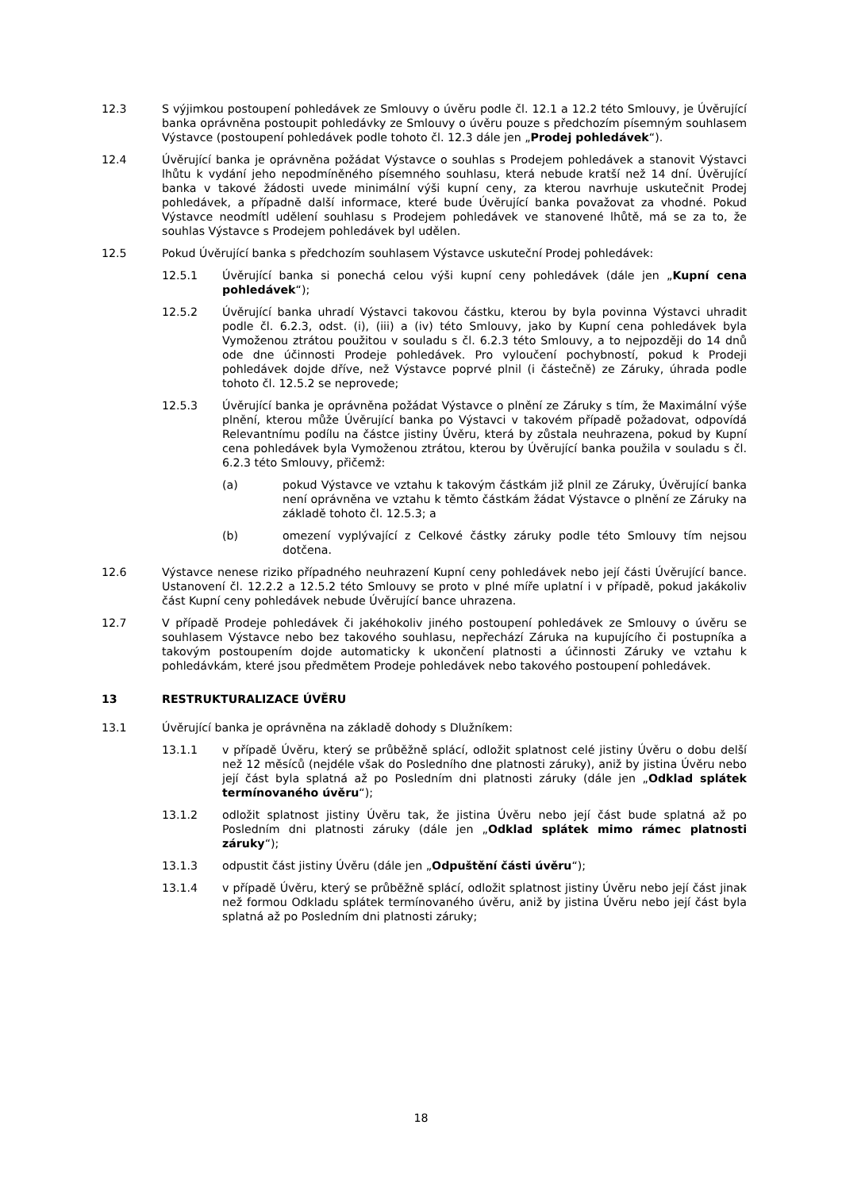12.3 S výjimkou postoupení pohledávek ze Smlouvy o úvěru podle čl. 12.1 a 12.2 této Smlouvy, je Úvěrující banka oprávněna postoupit pohledávky ze Smlouvy o úvěru pouze s předchozím písemným souhlasem Výstavce (postoupení pohledávek podle tohoto čl. 12.3 dále jen „Prodej pohledávek“).
12.4 Úvěrující banka je oprávněna požádat Výstavce o souhlas s Prodejem pohledávek a stanovit Výstavci lhůtu k vydání jeho nepodmíněného písemného souhlasu, která nebude kratší než 14 dní. Úvěrující banka v takové žádosti uvede minimální výši kupní ceny, za kterou navrhuje uskutečnit Prodej pohledávek, a případně další informace, které bude Úvěrující banka považovat za vhodné. Pokud Výstavce neodmítl udělení souhlasu s Prodejem pohledávek ve stanovené lhůtě, má se za to, že souhlas Výstavce s Prodejem pohledávek byl udělen.
12.5 Pokud Úvěrující banka s předchozím souhlasem Výstavce uskuteční Prodej pohledávek:
12.5.1 Úvěrující banka si ponechá celou výši kupní ceny pohledávek (dále jen „Kupní cena pohledávek“);
12.5.2 Úvěrující banka uhradí Výstavci takovou částku, kterou by byla povinna Výstavci uhradit podle čl. 6.2.3, odst. (i), (iii) a (iv) této Smlouvy, jako by Kupní cena pohledávek byla Vymoženou ztrátou použitou v souladu s čl. 6.2.3 této Smlouvy, a to nejpozději do 14 dnů ode dne účinnosti Prodeje pohledávek. Pro vyloučení pochybností, pokud k Prodeji pohledávek dojde dříve, než Výstavce poprvé plnil (i částečně) ze Záruky, úhrada podle tohoto čl. 12.5.2 se neprovede;
12.5.3 Úvěrující banka je oprávněna požádat Výstavce o plnění ze Záruky s tím, že Maximální výše plnění, kterou může Úvěrující banka po Výstavci v takovém případě požadovat, odpovídá Relevantnímu podílu na částce jistiny Úvěru, která by zůstala neuhrazena, pokud by Kupní cena pohledávek byla Vymoženou ztrátou, kterou by Úvěrující banka použila v souladu s čl. 6.2.3 této Smlouvy, přičemž:
(a) pokud Výstavce ve vztahu k takovým částkám již plnil ze Záruky, Úvěrující banka není oprávněna ve vztahu k těmto částkám žádat Výstavce o plnění ze Záruky na základě tohoto čl. 12.5.3; a
(b) omezení vyplývající z Celkové částky záruky podle této Smlouvy tím nejsou dotčena.
12.6 Výstavce nenese riziko případného neuhrazení Kupní ceny pohledávek nebo její části Úvěrující bance. Ustanovení čl. 12.2.2 a 12.5.2 této Smlouvy se proto v plné míře uplatní i v případě, pokud jakákoliv část Kupní ceny pohledávek nebude Úvěrující bance uhrazena.
12.7 V případě Prodeje pohledávek či jakéhokoliv jiného postoupení pohledávek ze Smlouvy o úvěru se souhlasem Výstavce nebo bez takového souhlasu, nepřechází Záruka na kupujícího či postupníka a takovým postoupením dojde automaticky k ukončení platnosti a účinnosti Záruky ve vztahu k pohledávkám, které jsou předmětem Prodeje pohledávek nebo takového postoupení pohledávek.
13 RESTRUKTURALIZACE ÚVĚRU
13.1 Úvěrující banka je oprávněna na základě dohody s Dlužníkem:
13.1.1 v případě Úvěru, který se průběžně splácí, odložit splatnost celé jistiny Úvěru o dobu delší než 12 měsíců (nejdéle však do Posledního dne platnosti záruky), aniž by jistina Úvěru nebo její část byla splatná až po Posledním dni platnosti záruky (dále jen „Odklad splátek termínovaného úvěru“);
13.1.2 odložit splatnost jistiny Úvěru tak, že jistina Úvěru nebo její část bude splatná až po Posledním dni platnosti záruky (dále jen „Odklad splátek mimo rámec platnosti záruky“);
13.1.3 odpustit část jistiny Úvěru (dále jen „Odpuštění části úvěru“);
13.1.4 v případě Úvěru, který se průběžně splácí, odložit splatnost jistiny Úvěru nebo její část jinak než formou Odkladu splátek termínovaného úvěru, aniž by jistina Úvěru nebo její část byla splatná až po Posledním dni platnosti záruky;
18